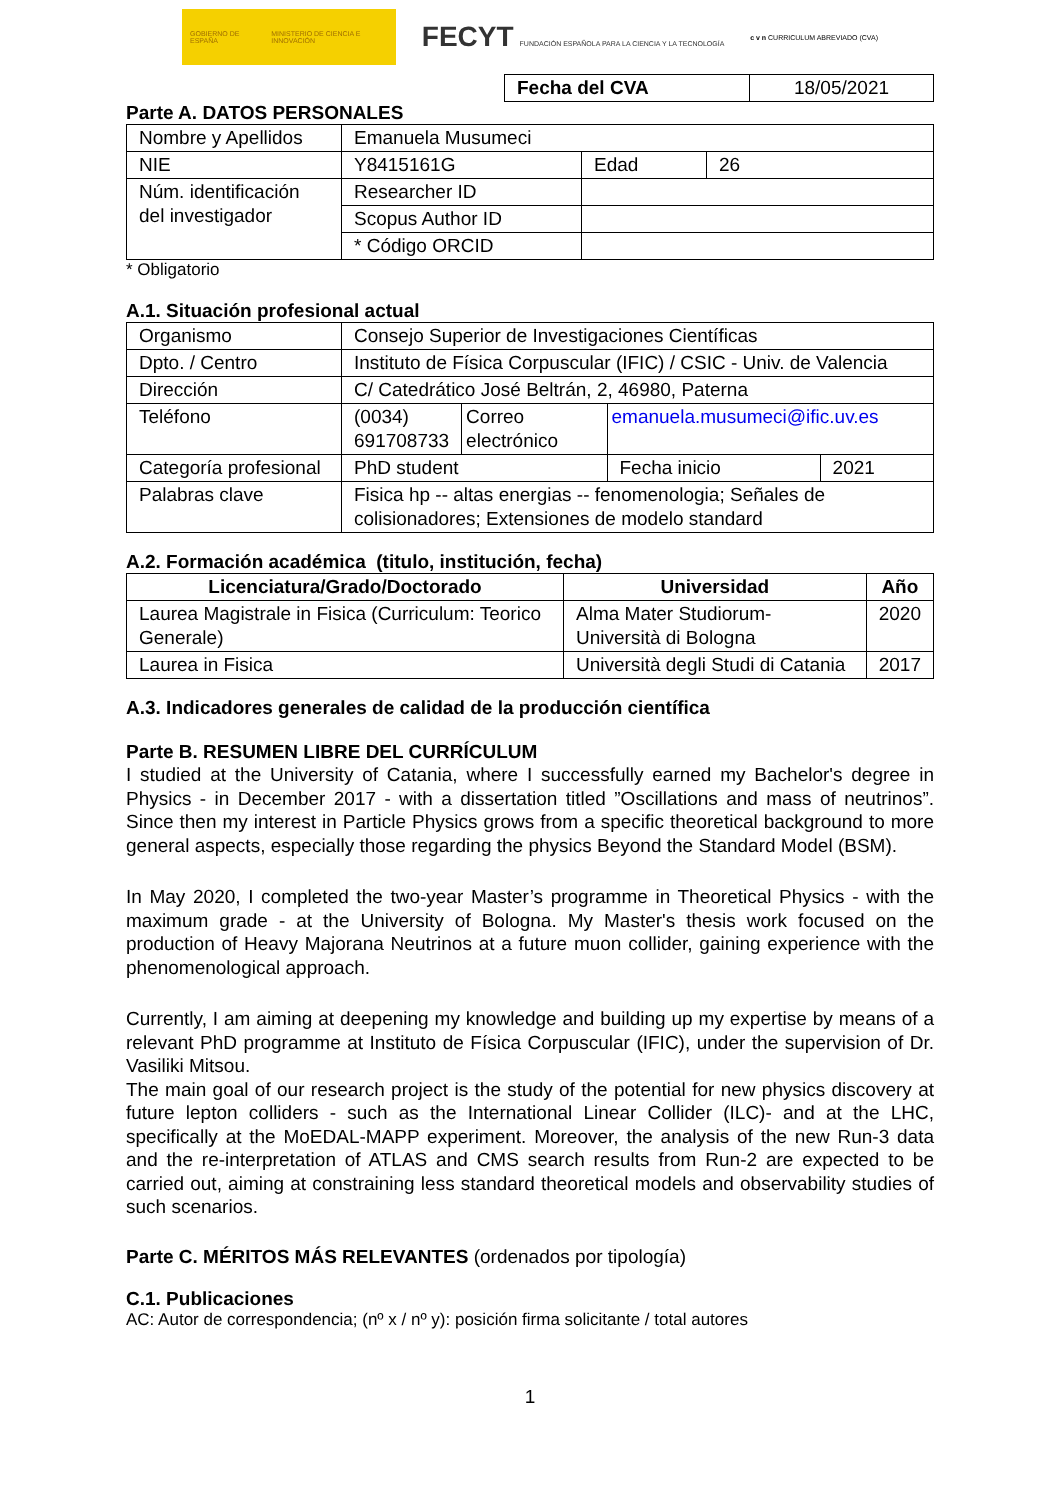GOBIERNO DE ESPAÑA MINISTERIO DE CIENCIA E INNOVACIÓN
FECYT FUNDACIÓN ESPAÑOLA PARA LA CIENCIA Y LA TECNOLOGÍA
c v n CURRICULUM ABREVIADO (CVA)
| Fecha del CVA | 18/05/2021 |
Parte A. DATOS PERSONALES
| Nombre y Apellidos | Emanuela Musumeci | | | |
| NIE | Y8415161G | | Edad | 26 |
| Núm. identificación del investigador | Researcher ID | | | |
| | Scopus Author ID | | | |
| | * Código ORCID | | | |
* Obligatorio
A.1. Situación profesional actual
| Organismo | Consejo Superior de Investigaciones Científicas | | | |
| Dpto. / Centro | Instituto de Física Corpuscular (IFIC) / CSIC - Univ. de Valencia | | | |
| Dirección | C/ Catedrático José Beltrán, 2, 46980, Paterna | | | |
| Teléfono | (0034) 691708733 | Correo electrónico | emanuela.musumeci@ific.uv.es | |
| Categoría profesional | PhD student | | Fecha inicio | 2021 |
| Palabras clave | Fisica hp -- altas energias -- fenomenologia; Señales de colisionadores; Extensiones de modelo standard | | | |
A.2. Formación académica (titulo, institución, fecha)
| Licenciatura/Grado/Doctorado | Universidad | Año |
| --- | --- | --- |
| Laurea Magistrale in Fisica (Curriculum: Teorico Generale) | Alma Mater Studiorum-Università di Bologna | 2020 |
| Laurea in Fisica | Università degli Studi di Catania | 2017 |
A.3. Indicadores generales de calidad de la producción científica
Parte B. RESUMEN LIBRE DEL CURRÍCULUM
I studied at the University of Catania, where I successfully earned my Bachelor's degree in Physics - in December 2017 - with a dissertation titled ”Oscillations and mass of neutrinos”. Since then my interest in Particle Physics grows from a specific theoretical background to more general aspects, especially those regarding the physics Beyond the Standard Model (BSM).
In May 2020, I completed the two-year Master’s programme in Theoretical Physics - with the maximum grade - at the University of Bologna. My Master's thesis work focused on the production of Heavy Majorana Neutrinos at a future muon collider, gaining experience with the phenomenological approach.
Currently, I am aiming at deepening my knowledge and building up my expertise by means of a relevant PhD programme at Instituto de Física Corpuscular (IFIC), under the supervision of Dr. Vasiliki Mitsou.
The main goal of our research project is the study of the potential for new physics discovery at future lepton colliders - such as the International Linear Collider (ILC)- and at the LHC, specifically at the MoEDAL-MAPP experiment. Moreover, the analysis of the new Run-3 data and the re-interpretation of ATLAS and CMS search results from Run-2 are expected to be carried out, aiming at constraining less standard theoretical models and observability studies of such scenarios.
Parte C. MÉRITOS MÁS RELEVANTES (ordenados por tipología)
C.1. Publicaciones
AC: Autor de correspondencia; (nº x / nº y): posición firma solicitante / total autores
1